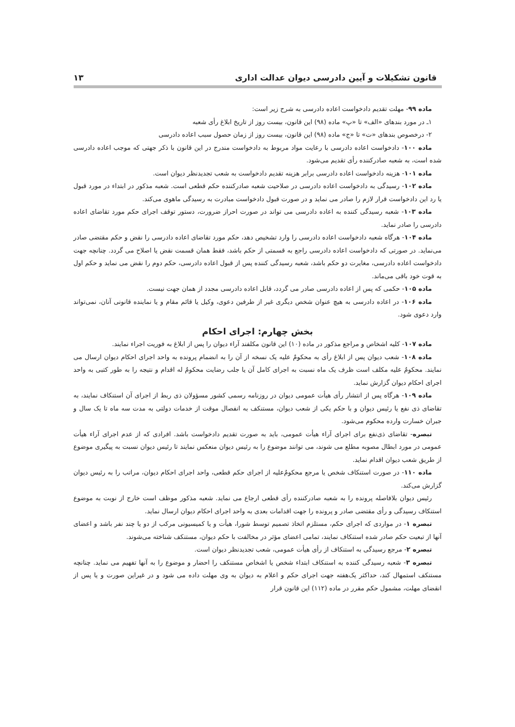قانون تشکیلات و آیین دادرسی دیوان عدالت اداری ۱۳
ماده ۹۹- مهلت تقدیم دادخواست اعاده دادرسی به شرح زیر است:
۱ـ در مورد بندهای «الف» تا «پ» ماده (۹۸) این قانون، بیست روز از تاریخ ابلاغ رأی شعبه
۲- درخصوص بندهای «ت» تا «ج» ماده (۹۸) این قانون، بیست روز از زمان حصول سبب اعاده دادرسی
ماده ۱۰۰- دادخواست اعاده دادرسی با رعایت مواد مربوط به دادخواست مندرج در این قانون با ذکر جهتی که موجب اعاده دادرسی شده است، به شعبه صادرکننده رأی تقدیم می‌شود.
ماده ۱۰۱- هزینه دادخواست اعاده دادرسی برابر هزینه تقدیم دادخواست به شعب تجدیدنظر دیوان است.
ماده ۱۰۲- رسیدگی به دادخواست اعاده دادرسی در صلاحیت شعبه صادرکننده حکم قطعی است. شعبه مذکور در ابتداء در مورد قبول یا رد این دادخواست قرار لازم را صادر می نماید و در صورت قبول دادخواست مبادرت به رسیدگی ماهوی می‌کند.
ماده ۱۰۳- شعبه رسیدگی کننده به اعاده دادرسی می تواند در صورت احراز ضرورت، دستور توقف اجرای حکم مورد تقاضای اعاده دادرسی را صادر نماید.
ماده ۱۰۴- هرگاه شعبه دادخواست اعاده دادرسی را وارد تشخیص دهد، حکم مورد تقاضای اعاده دادرسی را نقض و حکم مقتضی صادر می‌نماید. در صورتی که دادخواست اعاده دادرسی راجع به قسمتی از حکم باشد، فقط همان قسمت نقض یا اصلاح می گردد. چنانچه جهت دادخواست اعاده دادرسی، مغایرت دو حکم باشد، شعبه رسیدگی کننده پس از قبول اعاده دادرسی، حکم دوم را نقض می نماید و حکم اول به قوت خود باقی می‌ماند.
ماده ۱۰۵- حکمی که پس از اعاده دادرسی صادر می گردد، قابل اعاده دادرسی مجدد از همان جهت نیست.
ماده ۱۰۶- در اعاده دادرسی به هیچ عنوان شخص دیگری غیر از طرفین دعوی، وکیل یا قائم مقام و یا نماینده قانونی آنان، نمی‌تواند وارد دعوی شود.
بخش چهارم: اجرای احکام
ماده ۱۰۷- کلیه اشخاص و مراجع مذکور در ماده (۱۰) این قانون مکلفند آراء دیوان را پس از ابلاغ به فوریت اجراء نمایند.
ماده ۱۰۸- شعب دیوان پس از ابلاغ رأی به محکومٌ علیه یک نسخه از آن را به انضمام پرونده به واحد اجرای احکام دیوان ارسال می نمایند. محکومٌ علیه مکلف است ظرف یک ماه نسبت به اجرای کامل آن یا جلب رضایت محکومٌ له اقدام و نتیجه را به طور کتبی به واحد اجرای احکام دیوان گزارش نماید.
ماده ۱۰۹- هرگاه پس از انتشار رأی هیأت عمومی دیوان در روزنامه رسمی کشور مسؤولان ذی ربط از اجرای آن استنکاف نمایند، به تقاضای ذی نفع یا رئیس دیوان و با حکم یکی از شعب دیوان، مستنکف به انفصال موقت از خدمات دولتی به مدت سه ماه تا یک سال و جبران خسارت وارده محکوم می‌شود.
تبصره- تقاضای ذی‌نفع برای اجرای آراء هیأت عمومی، باید به صورت تقدیم دادخواست باشد. افرادی که از عدم اجرای آراء هیأت عمومی در مورد ابطال مصوبه مطلع می شوند، می توانند موضوع را به رئیس دیوان منعکس نمایند تا رئیس دیوان نسبت به پیگیری موضوع از طریق شعب دیوان اقدام نماید.
ماده ۱۱۰- در صورت استنکاف شخص یا مرجع محکومٌ‌علیه از اجرای حکم قطعی، واحد اجرای احکام دیوان، مراتب را به رئیس دیوان گزارش می‌کند.
رئیس دیوان بلافاصله پرونده را به شعبه صادرکننده رأی قطعی ارجاع می نماید. شعبه مذکور موظف است خارج از نوبت به موضوع استنکاف رسیدگی و رأی مقتضی صادر و پرونده را جهت اقدامات بعدی به واحد اجرای احکام دیوان ارسال نماید.
تبصره ۱- در مواردی که اجرای حکم، مستلزم اتخاذ تصمیم توسط شورا، هیأت و یا کمیسیونی مرکب از دو یا چند نفر باشد و اعضای آنها از تبعیت حکم صادر شده استنکاف نمایند، تمامی اعضای مؤثر در مخالفت با حکم دیوان، مستنکف شناخته می‌شوند.
تبصره ۲- مرجع رسیدگی به استنکاف از رأی هیأت عمومی، شعب تجدیدنظر دیوان است.
تبصره ۳- شعبه رسیدگی کننده به استنکاف ابتداء شخص یا اشخاص مستنکف را احضار و موضوع را به آنها تفهیم می نماید. چنانچه مستنکف استمهال کند، حداکثر یک‌هفته جهت اجرای حکم و اعلام به دیوان به وی مهلت داده می شود و در غیراین صورت و یا پس از انقضای مهلت، مشمول حکم مقرر در ماده (۱۱۲) این قانون قرار